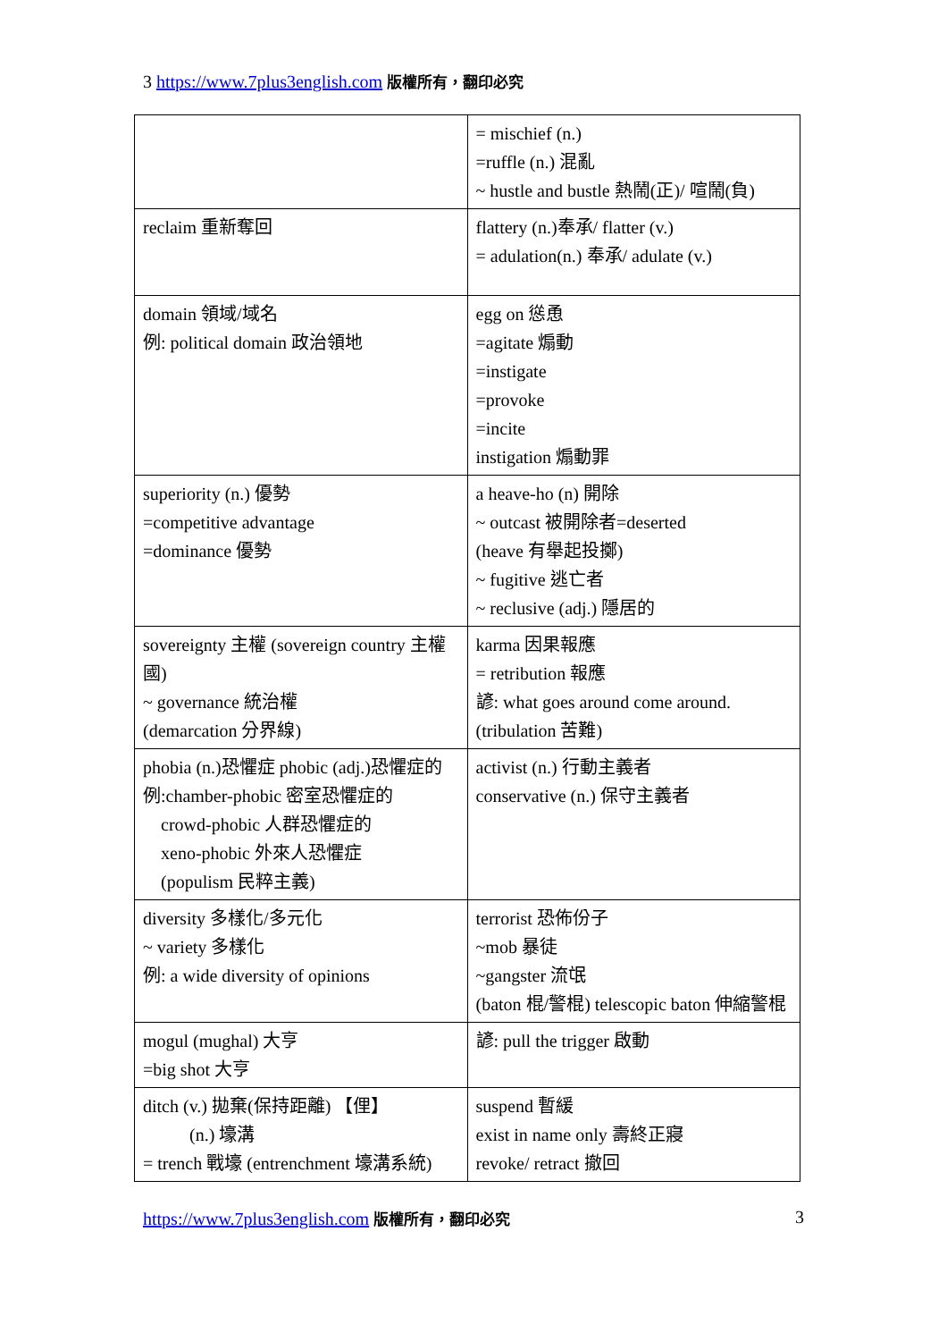3 https://www.7plus3english.com 版權所有，翻印必究
| | = mischief (n.) =ruffle (n.) 混亂 ~ hustle and bustle 熱鬧(正)/ 喧鬧(負) |
| reclaim 重新奪回 | flattery (n.)奉承/ flatter (v.) = adulation(n.) 奉承/ adulate (v.) |
| domain 領域/域名 例: political domain 政治領地 | egg on 慫恿 =agitate 煽動 =instigate =provoke =incite instigation 煽動罪 |
| superiority (n.) 優勢 =competitive advantage =dominance 優勢 | a heave-ho (n) 開除 ~ outcast 被開除者=deserted (heave 有舉起投擲) ~ fugitive 逃亡者 ~ reclusive (adj.) 隱居的 |
| sovereignty 主權 (sovereign country 主權國) ~ governance 統治權 (demarcation 分界線) | karma 因果報應 = retribution 報應 諺: what goes around come around. (tribulation 苦難) |
| phobia (n.)恐懼症 phobic (adj.)恐懼症的 例:chamber-phobic 密室恐懼症的 crowd-phobic 人群恐懼症的 xeno-phobic 外來人恐懼症 (populism 民粹主義) | activist (n.) 行動主義者 conservative (n.) 保守主義者 |
| diversity 多樣化/多元化 ~ variety 多樣化 例: a wide diversity of opinions | terrorist 恐佈份子 ~mob 暴徒 ~gangster 流氓 (baton 棍/警棍) telescopic baton 伸縮警棍 |
| mogul (mughal) 大亨 =big shot 大亨 | 諺: pull the trigger 啟動 |
| ditch (v.) 拋棄(保持距離) 【俚】 (n.) 壕溝 = trench 戰壕 (entrenchment 壕溝系統) | suspend 暫緩 exist in name only 壽終正寢 revoke/ retract 撤回 |
https://www.7plus3english.com 版權所有，翻印必究
3